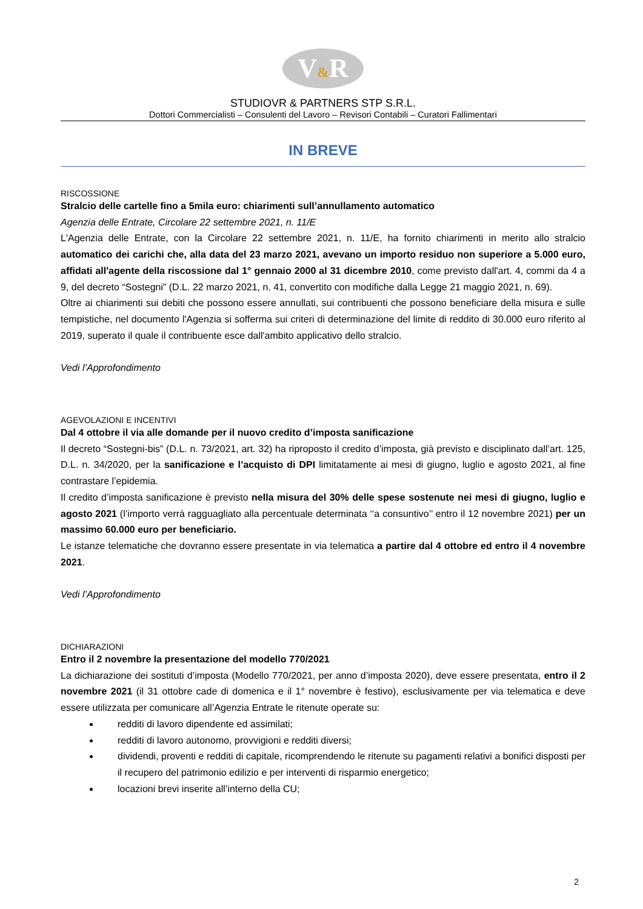V&R
STUDIOVR & PARTNERS STP S.R.L.
Dottori Commercialisti – Consulenti del Lavoro – Revisori Contabili – Curatori Fallimentari
IN BREVE
RISCOSSIONE
Stralcio delle cartelle fino a 5mila euro: chiarimenti sull’annullamento automatico
Agenzia delle Entrate, Circolare 22 settembre 2021, n. 11/E
L'Agenzia delle Entrate, con la Circolare 22 settembre 2021, n. 11/E, ha fornito chiarimenti in merito allo stralcio automatico dei carichi che, alla data del 23 marzo 2021, avevano un importo residuo non superiore a 5.000 euro, affidati all'agente della riscossione dal 1° gennaio 2000 al 31 dicembre 2010, come previsto dall'art. 4, commi da 4 a 9, del decreto “Sostegni” (D.L. 22 marzo 2021, n. 41, convertito con modifiche dalla Legge 21 maggio 2021, n. 69).
Oltre ai chiarimenti sui debiti che possono essere annullati, sui contribuenti che possono beneficiare della misura e sulle tempistiche, nel documento l'Agenzia si sofferma sui criteri di determinazione del limite di reddito di 30.000 euro riferito al 2019, superato il quale il contribuente esce dall'ambito applicativo dello stralcio.
Vedi l’Approfondimento
AGEVOLAZIONI E INCENTIVI
Dal 4 ottobre il via alle domande per il nuovo credito d’imposta sanificazione
Il decreto “Sostegni-bis” (D.L. n. 73/2021, art. 32) ha riproposto il credito d’imposta, già previsto e disciplinato dall’art. 125, D.L. n. 34/2020, per la sanificazione e l’acquisto di DPI limitatamente ai mesi di giugno, luglio e agosto 2021, al fine contrastare l’epidemia.
Il credito d’imposta sanificazione è previsto nella misura del 30% delle spese sostenute nei mesi di giugno, luglio e agosto 2021 (l’importo verrà ragguagliato alla percentuale determinata ‘‘a consuntivo’’ entro il 12 novembre 2021) per un massimo 60.000 euro per beneficiario.
Le istanze telematiche che dovranno essere presentate in via telematica a partire dal 4 ottobre ed entro il 4 novembre 2021.
Vedi l’Approfondimento
DICHIARAZIONI
Entro il 2 novembre la presentazione del modello 770/2021
La dichiarazione dei sostituti d’imposta (Modello 770/2021, per anno d’imposta 2020), deve essere presentata, entro il 2 novembre 2021 (il 31 ottobre cade di domenica e il 1° novembre è festivo), esclusivamente per via telematica e deve essere utilizzata per comunicare all’Agenzia Entrate le ritenute operate su:
redditi di lavoro dipendente ed assimilati;
redditi di lavoro autonomo, provvigioni e redditi diversi;
dividendi, proventi e redditi di capitale, ricomprendendo le ritenute su pagamenti relativi a bonifici disposti per il recupero del patrimonio edilizio e per interventi di risparmio energetico;
locazioni brevi inserite all’interno della CU;
2